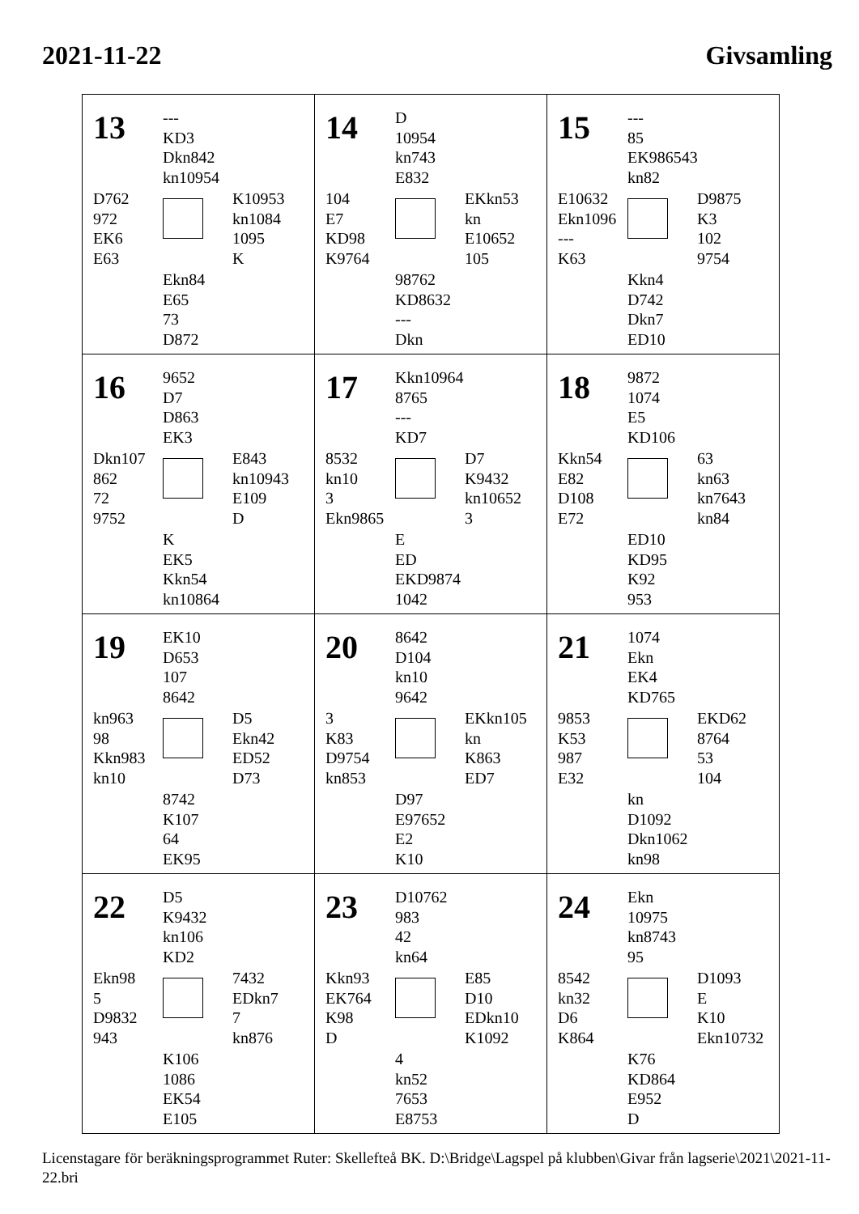2021-11-22 Givsamling
| 13 --- KD3 Dkn842 kn10954 D762 972 EK6 E63 K10953 kn1084 1095 K Ekn84 E65 73 D872 | 14 D 10954 kn743 E832 104 E7 KD98 K9764 EKkn53 kn E10652 105 98762 KD8632 --- Dkn | 15 --- 85 EK986543 kn82 E10632 Ekn1096 --- K63 D9875 K3 102 9754 Kkn4 D742 Dkn7 ED10 |
| 16 9652 D7 D863 EK3 Dkn107 862 72 9752 E843 kn10943 E109 D K EK5 Kkn54 kn10864 | 17 Kkn10964 8765 --- KD7 8532 kn10 3 Ekn9865 D7 K9432 kn10652 3 E ED EKD9874 1042 | 18 9872 1074 E5 KD106 Kkn54 E82 D108 E72 63 kn63 kn7643 kn84 ED10 KD95 K92 953 |
| 19 EK10 D653 107 8642 kn963 98 Kkn983 kn10 D5 Ekn42 ED52 D73 8742 K107 64 EK95 | 20 8642 D104 kn10 9642 3 K83 D9754 kn853 EKkn105 kn K863 ED7 D97 E97652 E2 K10 | 21 1074 Ekn EK4 KD765 9853 K53 987 E32 EKD62 8764 53 104 kn D1092 Dkn1062 kn98 |
| 22 D5 K9432 kn106 KD2 Ekn98 5 D9832 943 7432 EDkn7 7 kn876 K106 1086 EK54 E105 | 23 D10762 983 42 kn64 Kkn93 EK764 K98 D E85 D10 EDkn10 K1092 4 kn52 7653 E8753 | 24 Ekn 10975 kn8743 95 8542 kn32 D6 K864 D1093 E K10 Ekn10732 K76 KD864 E952 D |
Licenstagare för beräkningsprogrammet Ruter: Skellefteå BK. D:\Bridge\Lagspel på klubben\Givar från lagserie\2021\2021-11-22.bri